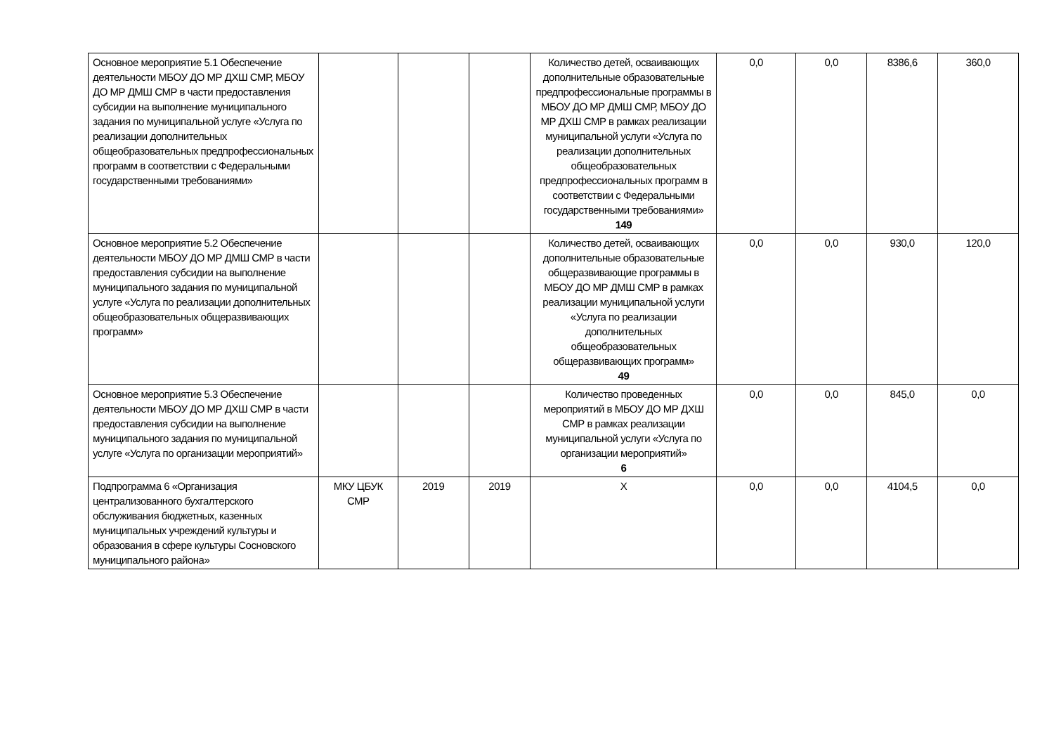| Основное мероприятие 5.1 Обеспечение деятельности МБОУ ДО МР ДХШ СМР, МБОУ ДО МР ДМШ СМР в части предоставления субсидии на выполнение муниципального задания по муниципальной услуге «Услуга по реализации дополнительных общеобразовательных предпрофессиональных программ в соответствии с Федеральными государственными требованиями» | | | | Количество детей, осваивающих дополнительные образовательные предпрофессиональные программы в МБОУ ДО МР ДМШ СМР, МБОУ ДО МР ДХШ СМР в рамках реализации муниципальной услуги «Услуга по реализации дополнительных общеобразовательных предпрофессиональных программ в соответствии с Федеральными государственными требованиями» 149 | 0,0 | 0,0 | 8386,6 | 360,0 |
| Основное мероприятие 5.2 Обеспечение деятельности МБОУ ДО МР ДМШ СМР в части предоставления субсидии на выполнение муниципального задания по муниципальной услуге «Услуга по реализации дополнительных общеобразовательных общеразвивающих программ» | | | | Количество детей, осваивающих дополнительные образовательные общеразвивающие программы в МБОУ ДО МР ДМШ СМР в рамках реализации муниципальной услуги «Услуга по реализации дополнительных общеобразовательных общеразвивающих программ» 49 | 0,0 | 0,0 | 930,0 | 120,0 |
| Основное мероприятие 5.3 Обеспечение деятельности МБОУ ДО МР ДХШ СМР в части предоставления субсидии на выполнение муниципального задания по муниципальной услуге «Услуга по организации мероприятий» | | | | Количество проведенных мероприятий в МБОУ ДО МР ДХШ СМР в рамках реализации муниципальной услуги «Услуга по организации мероприятий» 6 | 0,0 | 0,0 | 845,0 | 0,0 |
| Подпрограмма 6 «Организация централизованного бухгалтерского обслуживания бюджетных, казенных муниципальных учреждений культуры и образования в сфере культуры Сосновского муниципального района» | МКУ ЦБУК СМР | 2019 | 2019 | Х | 0,0 | 0,0 | 4104,5 | 0,0 |